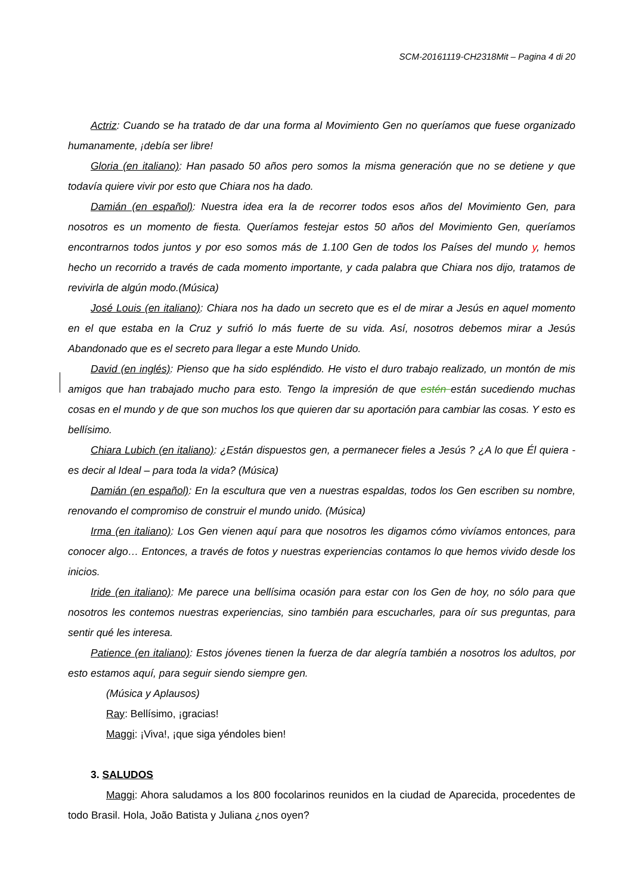SCM-20161119-CH2318Mit – Pagina 4 di 20
Actriz: Cuando se ha tratado de dar una forma al Movimiento Gen no queríamos que fuese organizado humanamente, ¡debía ser libre!
Gloria (en italiano): Han pasado 50 años pero somos la misma generación que no se detiene y que todavía quiere vivir por esto que Chiara nos ha dado.
Damián (en español): Nuestra idea era la de recorrer todos esos años del Movimiento Gen, para nosotros es un momento de fiesta. Queríamos festejar estos 50 años del Movimiento Gen, queríamos encontrarnos todos juntos y por eso somos más de 1.100 Gen de todos los Países del mundo y, hemos hecho un recorrido a través de cada momento importante, y cada palabra que Chiara nos dijo, tratamos de revivirla de algún modo.(Música)
José Louis (en italiano): Chiara nos ha dado un secreto que es el de mirar a Jesús en aquel momento en el que estaba en la Cruz y sufrió lo más fuerte de su vida. Así, nosotros debemos mirar a Jesús Abandonado que es el secreto para llegar a este Mundo Unido.
David (en inglés): Pienso que ha sido espléndido. He visto el duro trabajo realizado, un montón de mis amigos que han trabajado mucho para esto. Tengo la impresión de que estén están sucediendo muchas cosas en el mundo y de que son muchos los que quieren dar su aportación para cambiar las cosas. Y esto es bellísimo.
Chiara Lubich (en italiano): ¿Están dispuestos gen, a permanecer fieles a Jesús ? ¿A lo que Él quiera - es decir al Ideal – para toda la vida? (Música)
Damián (en español): En la escultura que ven a nuestras espaldas, todos los Gen escriben su nombre, renovando el compromiso de construir el mundo unido. (Música)
Irma (en italiano): Los Gen vienen aquí para que nosotros les digamos cómo vivíamos entonces, para conocer algo… Entonces, a través de fotos y nuestras experiencias contamos lo que hemos vivido desde los inicios.
Iride (en italiano): Me parece una bellísima ocasión para estar con los Gen de hoy, no sólo para que nosotros les contemos nuestras experiencias, sino también para escucharles, para oír sus preguntas, para sentir qué les interesa.
Patience (en italiano): Estos jóvenes tienen la fuerza de dar alegría también a nosotros los adultos, por esto estamos aquí, para seguir siendo siempre gen.
(Música y Aplausos)
Ray: Bellísimo, ¡gracias!
Maggi: ¡Viva!, ¡que siga yéndoles bien!
3. SALUDOS
Maggi: Ahora saludamos a los 800 focolarinos reunidos en la ciudad de Aparecida, procedentes de todo Brasil. Hola, João Batista y Juliana ¿nos oyen?